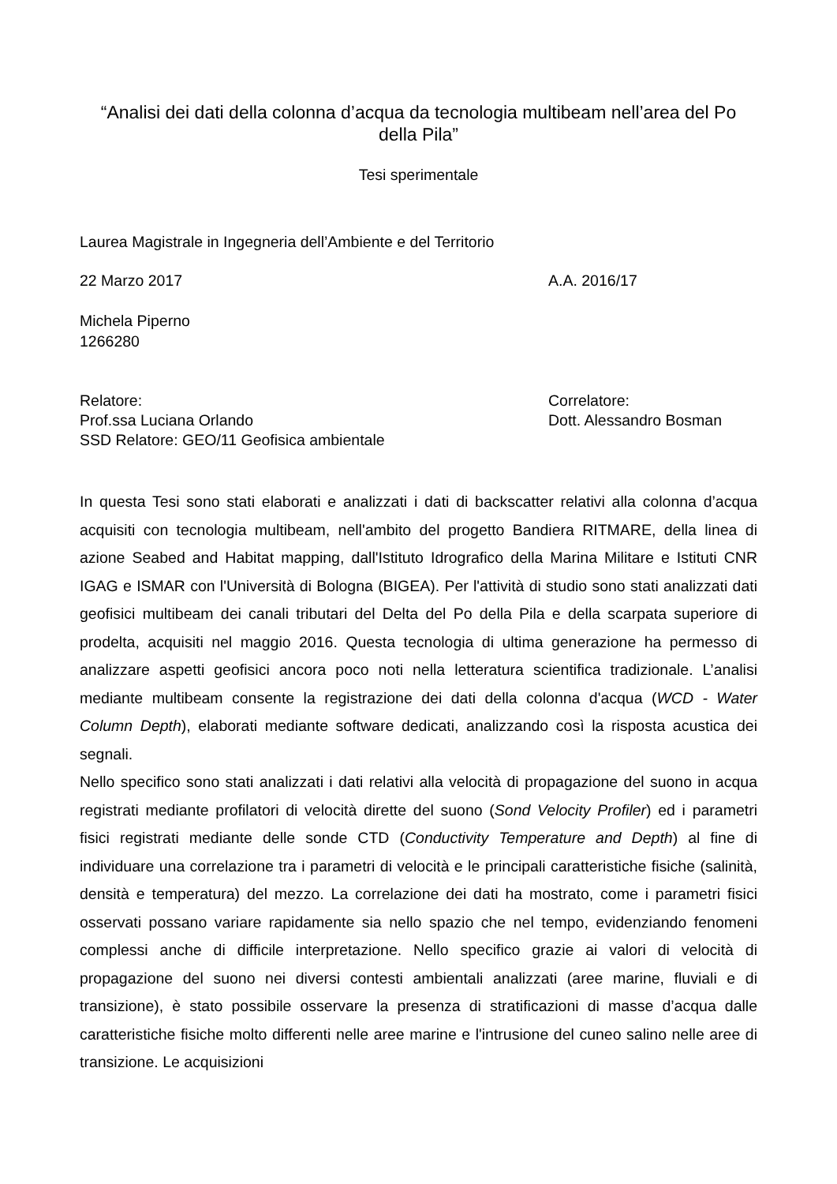“Analisi dei dati della colonna d’acqua da tecnologia multibeam nell’area del Po della Pila”
Tesi sperimentale
Laurea Magistrale in Ingegneria dell’Ambiente e del Territorio
22 Marzo 2017 A.A. 2016/17
Michela Piperno
1266280
Relatore:
Prof.ssa Luciana Orlando
SSD Relatore: GEO/11 Geofisica ambientale
Correlatore:
Dott. Alessandro Bosman
In questa Tesi sono stati elaborati e analizzati i dati di backscatter relativi alla colonna d’acqua acquisiti con tecnologia multibeam, nell'ambito del progetto Bandiera RITMARE, della linea di azione Seabed and Habitat mapping, dall'Istituto Idrografico della Marina Militare e Istituti CNR IGAG e ISMAR con l'Università di Bologna (BIGEA). Per l'attività di studio sono stati analizzati dati geofisici multibeam dei canali tributari del Delta del Po della Pila e della scarpata superiore di prodelta, acquisiti nel maggio 2016. Questa tecnologia di ultima generazione ha permesso di analizzare aspetti geofisici ancora poco noti nella letteratura scientifica tradizionale. L’analisi mediante multibeam consente la registrazione dei dati della colonna d'acqua (WCD - Water Column Depth), elaborati mediante software dedicati, analizzando così la risposta acustica dei segnali.
Nello specifico sono stati analizzati i dati relativi alla velocità di propagazione del suono in acqua registrati mediante profilatori di velocità dirette del suono (Sond Velocity Profiler) ed i parametri fisici registrati mediante delle sonde CTD (Conductivity Temperature and Depth) al fine di individuare una correlazione tra i parametri di velocità e le principali caratteristiche fisiche (salinità, densità e temperatura) del mezzo. La correlazione dei dati ha mostrato, come i parametri fisici osservati possano variare rapidamente sia nello spazio che nel tempo, evidenziando fenomeni complessi anche di difficile interpretazione. Nello specifico grazie ai valori di velocità di propagazione del suono nei diversi contesti ambientali analizzati (aree marine, fluviali e di transizione), è stato possibile osservare la presenza di stratificazioni di masse d’acqua dalle caratteristiche fisiche molto differenti nelle aree marine e l'intrusione del cuneo salino nelle aree di transizione. Le acquisizioni